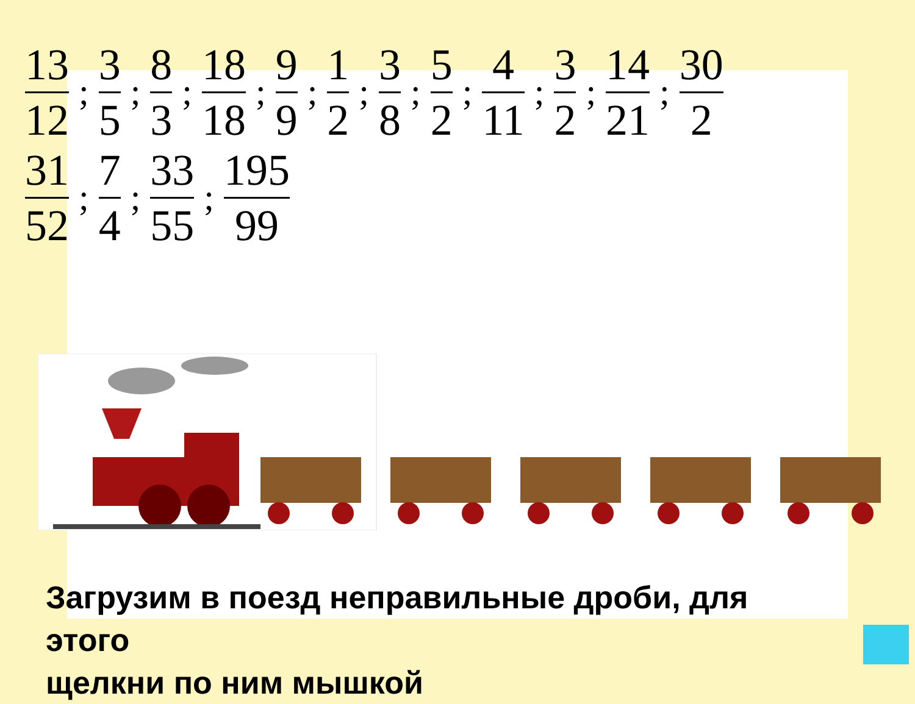13 12
;
3 5
;
8 3
;
18 18
;
9 9
;
1 2
;
3 8
;
5 2
;
4 11
;
3 2
;
14 21
;
30 2
31 52
;
7 4
;
33 55
;
195 99
Загрузим в поезд неправильные дроби, для
этого
щелкни по ним мышкой